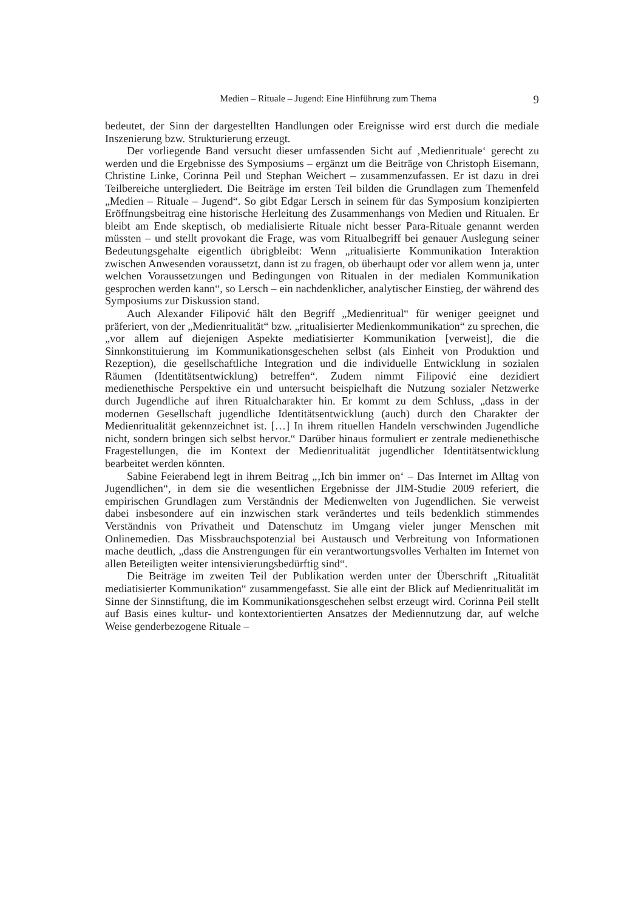Medien – Rituale – Jugend: Eine Hinführung zum Thema 9
bedeutet, der Sinn der dargestellten Handlungen oder Ereignisse wird erst durch die mediale Inszenierung bzw. Strukturierung erzeugt.
Der vorliegende Band versucht dieser umfassenden Sicht auf ‚Medienrituale‘ gerecht zu werden und die Ergebnisse des Symposiums – ergänzt um die Beiträge von Christoph Eisemann, Christine Linke, Corinna Peil und Stephan Weichert – zusammenzufassen. Er ist dazu in drei Teilbereiche untergliedert. Die Beiträge im ersten Teil bilden die Grundlagen zum Themenfeld „Medien – Rituale – Jugend“. So gibt Edgar Lersch in seinem für das Symposium konzipierten Eröffnungsbeitrag eine historische Herleitung des Zusammenhangs von Medien und Ritualen. Er bleibt am Ende skeptisch, ob medialisierte Rituale nicht besser Para-Rituale genannt werden müssten – und stellt provokant die Frage, was vom Ritualbegriff bei genauer Auslegung seiner Bedeutungsgehalte eigentlich übrigbleibt: Wenn „ritualisierte Kommunikation Interaktion zwischen Anwesenden voraussetzt, dann ist zu fragen, ob überhaupt oder vor allem wenn ja, unter welchen Voraussetzungen und Bedingungen von Ritualen in der medialen Kommunikation gesprochen werden kann“, so Lersch – ein nachdenklicher, analytischer Einstieg, der während des Symposiums zur Diskussion stand.
Auch Alexander Filipović hält den Begriff „Medienritual“ für weniger geeignet und präferiert, von der „Medienritualität“ bzw. „ritualisierter Medienkommunikation“ zu sprechen, die „vor allem auf diejenigen Aspekte mediatisierter Kommunikation [verweist], die die Sinnkonstituierung im Kommunikationsgeschehen selbst (als Einheit von Produktion und Rezeption), die gesellschaftliche Integration und die individuelle Entwicklung in sozialen Räumen (Identitätsentwicklung) betreffen“. Zudem nimmt Filipović eine dezidiert medienethische Perspektive ein und untersucht beispielhaft die Nutzung sozialer Netzwerke durch Jugendliche auf ihren Ritualcharakter hin. Er kommt zu dem Schluss, „dass in der modernen Gesellschaft jugendliche Identitätsentwicklung (auch) durch den Charakter der Medienritualität gekennzeichnet ist. […] In ihrem rituellen Handeln verschwinden Jugendliche nicht, sondern bringen sich selbst hervor.“ Darüber hinaus formuliert er zentrale medienethische Fragestellungen, die im Kontext der Medienritualität jugendlicher Identitätsentwicklung bearbeitet werden könnten.
Sabine Feierabend legt in ihrem Beitrag „‚Ich bin immer on‘ – Das Internet im Alltag von Jugendlichen“, in dem sie die wesentlichen Ergebnisse der JIM-Studie 2009 referiert, die empirischen Grundlagen zum Verständnis der Medienwelten von Jugendlichen. Sie verweist dabei insbesondere auf ein inzwischen stark verändertes und teils bedenklich stimmendes Verständnis von Privatheit und Datenschutz im Umgang vieler junger Menschen mit Onlinemedien. Das Missbrauchspotenzial bei Austausch und Verbreitung von Informationen mache deutlich, „dass die Anstrengungen für ein verantwortungsvolles Verhalten im Internet von allen Beteiligten weiter intensivierungsbedürftig sind“.
Die Beiträge im zweiten Teil der Publikation werden unter der Überschrift „Ritualität mediatisierter Kommunikation“ zusammengefasst. Sie alle eint der Blick auf Medienritualität im Sinne der Sinnstiftung, die im Kommunikationsgeschehen selbst erzeugt wird. Corinna Peil stellt auf Basis eines kultur- und kontextorientierten Ansatzes der Mediennutzung dar, auf welche Weise genderbezogene Rituale –